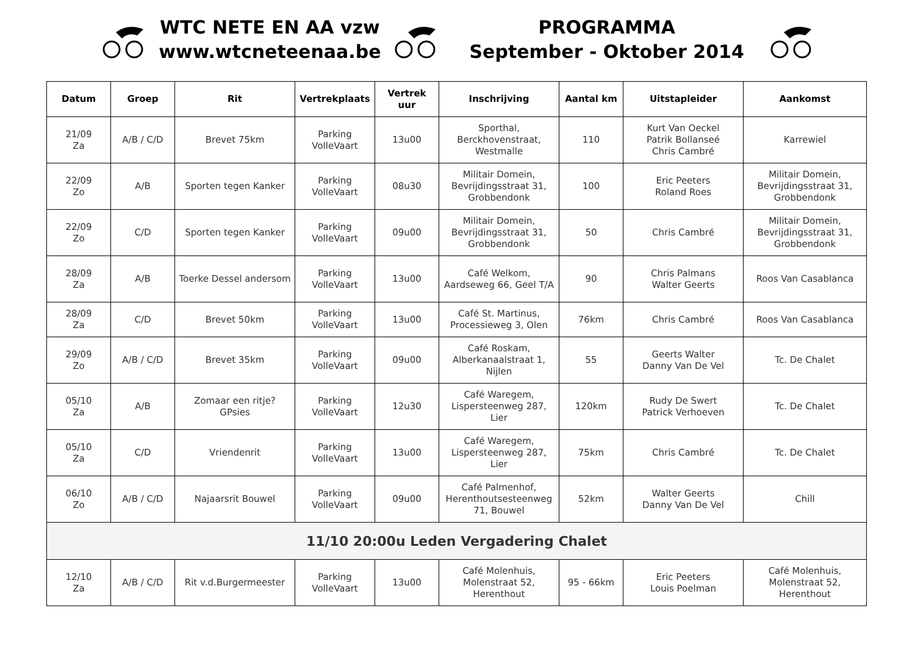WTC NETE EN AA vzw
www.wtcneteenaa.be
PROGRAMMA
September - Oktober 2014
| Datum | Groep | Rit | Vertrekplaats | Vertrek uur | Inschrijving | Aantal km | Uitstapleider | Aankomst |
| --- | --- | --- | --- | --- | --- | --- | --- | --- |
| 21/09 Za | A/B / C/D | Brevet 75km | Parking VolleVaart | 13u00 | Sporthal, Berckhovenstraat, Westmalle | 110 | Kurt Van Oeckel Patrik Bollanseé Chris Cambré | Karrewiel |
| 22/09 Zo | A/B | Sporten tegen Kanker | Parking VolleVaart | 08u30 | Militair Domein, Bevrijdingsstraat 31, Grobbendonk | 100 | Eric Peeters Roland Roes | Militair Domein, Bevrijdingsstraat 31, Grobbendonk |
| 22/09 Zo | C/D | Sporten tegen Kanker | Parking VolleVaart | 09u00 | Militair Domein, Bevrijdingsstraat 31, Grobbendonk | 50 | Chris Cambré | Militair Domein, Bevrijdingsstraat 31, Grobbendonk |
| 28/09 Za | A/B | Toerke Dessel andersom | Parking VolleVaart | 13u00 | Café Welkom, Aardseweg 66, Geel T/A | 90 | Chris Palmans Walter Geerts | Roos Van Casablanca |
| 28/09 Za | C/D | Brevet 50km | Parking VolleVaart | 13u00 | Café St. Martinus, Processieweg 3, Olen | 76km | Chris Cambré | Roos Van Casablanca |
| 29/09 Zo | A/B / C/D | Brevet 35km | Parking VolleVaart | 09u00 | Café Roskam, Alberkanaalstraat 1, Nijlen | 55 | Geerts Walter Danny Van De Vel | Tc. De Chalet |
| 05/10 Za | A/B | Zomaar een ritje? GPsies | Parking VolleVaart | 12u30 | Café Waregem, Lispersteenweg 287, Lier | 120km | Rudy De Swert Patrick Verhoeven | Tc. De Chalet |
| 05/10 Za | C/D | Vriendenrit | Parking VolleVaart | 13u00 | Café Waregem, Lispersteenweg 287, Lier | 75km | Chris Cambré | Tc. De Chalet |
| 06/10 Zo | A/B / C/D | Najaarsrit Bouwel | Parking VolleVaart | 09u00 | Café Palmenhof, Herenthoutsesteenweg 71, Bouwel | 52km | Walter Geerts Danny Van De Vel | Chill |
| 11/10 20:00u Leden Vergadering Chalet | | | | | | | | |
| 12/10 Za | A/B / C/D | Rit v.d.Burgermeester | Parking VolleVaart | 13u00 | Café Molenhuis, Molenstraat 52, Herenthout | 95 - 66km | Eric Peeters Louis Poelman | Café Molenhuis, Molenstraat 52, Herenthout |